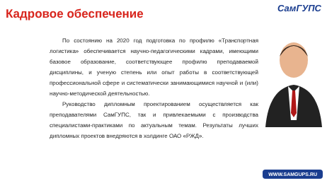Кадровое обеспечение СамГУПС
По состоянию на 2020 год подготовка по профилю «Транспортная логистика» обеспечивается научно-педагогическими кадрами, имеющими базовое образование, соответствующее профилю преподаваемой дисциплины, и ученую степень или опыт работы в соответствующей профессиональной сфере и систематически занимающимися научной и (или) научно-методической деятельностью.
Руководство дипломным проектированием осуществляется как преподавателями СамГУПС, так и привлекаемыми с производства специалистами-практиками по актуальным темам. Результаты лучших дипломных проектов внедряются в холдинге ОАО «РЖД».
WWW.SAMGUPS.RU